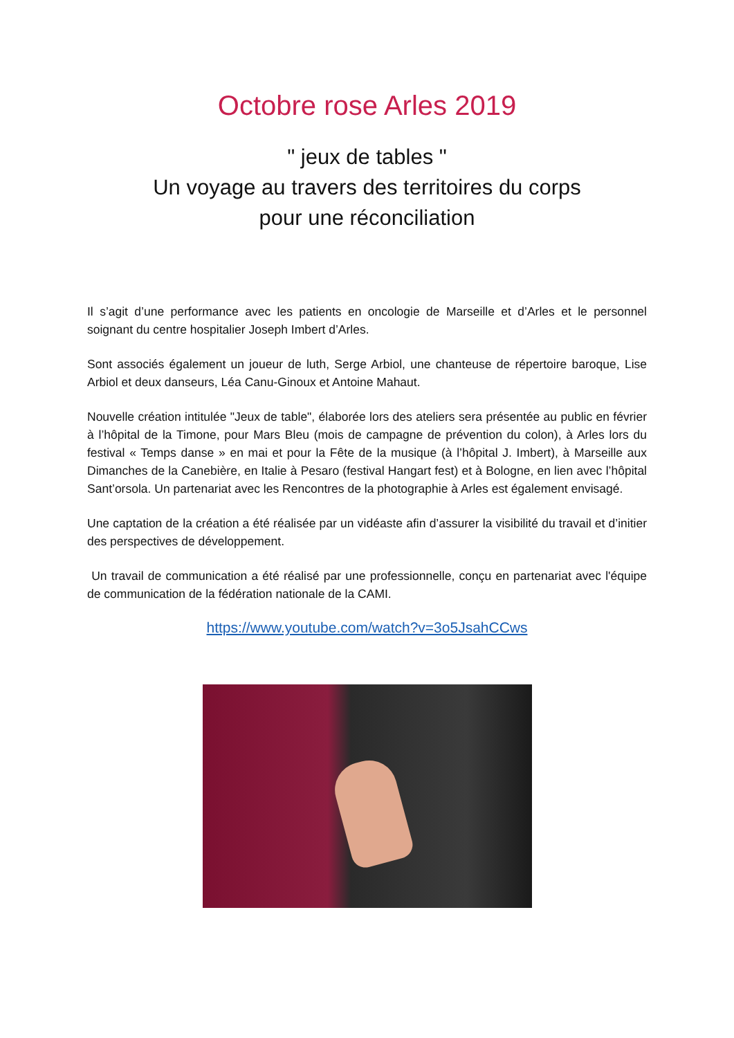Octobre rose Arles 2019
" jeux de tables "
Un voyage au travers des territoires du corps
pour une réconciliation
Il s’agit d’une performance avec les patients en oncologie de Marseille et d’Arles et le personnel soignant du centre hospitalier Joseph Imbert d’Arles.
Sont associés également un joueur de luth, Serge Arbiol, une chanteuse de répertoire baroque, Lise Arbiol et deux danseurs, Léa Canu-Ginoux et Antoine Mahaut.
Nouvelle création intitulée "Jeux de table", élaborée lors des ateliers sera présentée au public en février à l’hôpital de la Timone, pour Mars Bleu (mois de campagne de prévention du colon), à Arles lors du festival « Temps danse » en mai et pour la Fête de la musique (à l’hôpital J. Imbert), à Marseille aux Dimanches de la Canebière, en Italie à Pesaro (festival Hangart fest) et à Bologne, en lien avec l’hôpital Sant’orsola. Un partenariat avec les Rencontres de la photographie à Arles est également envisagé.
Une captation de la création a été réalisée par un vidéaste afin d’assurer la visibilité du travail et d’initier des perspectives de développement.
Un travail de communication a été réalisé par une professionnelle, conçu en partenariat avec l'équipe de communication de la fédération nationale de la CAMI.
https://www.youtube.com/watch?v=3o5JsahCCws